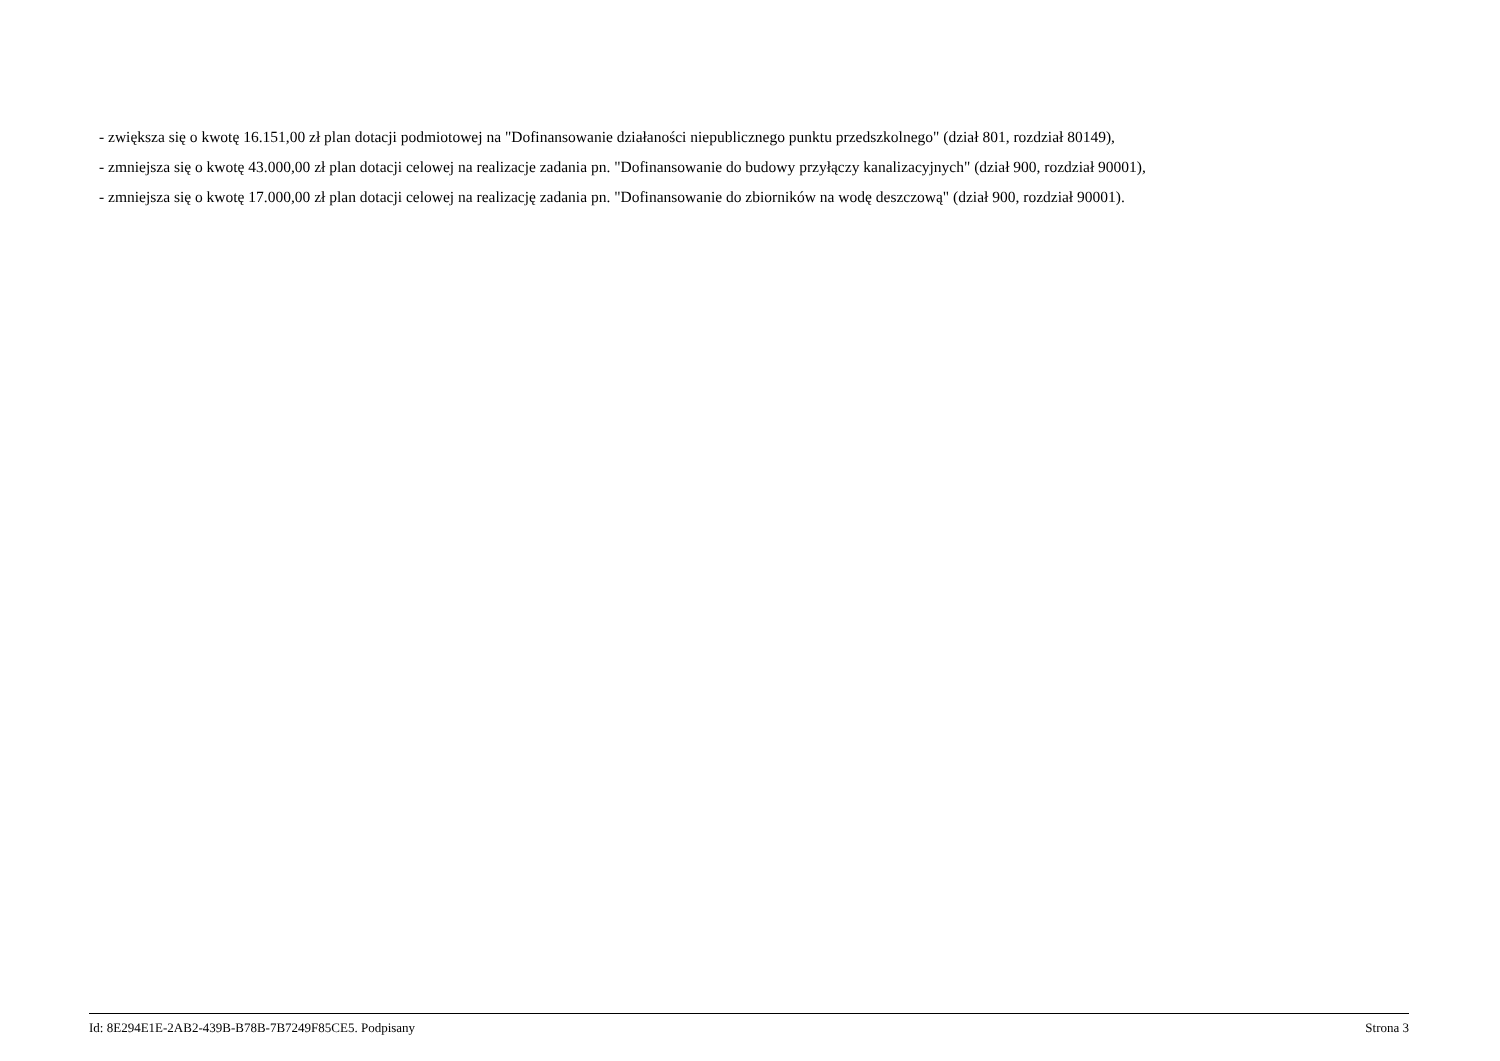- zwiększa się o kwotę 16.151,00 zł plan dotacji podmiotowej na "Dofinansowanie działaności niepublicznego punktu przedszkolnego" (dział 801, rozdział 80149),
- zmniejsza się o kwotę 43.000,00 zł plan dotacji celowej na realizacje zadania pn. "Dofinansowanie do budowy przyłączy kanalizacyjnych" (dział 900, rozdział 90001),
- zmniejsza się o kwotę 17.000,00 zł plan dotacji celowej na realizację zadania pn. "Dofinansowanie do zbiorników na wodę deszczową" (dział 900, rozdział 90001).
Id: 8E294E1E-2AB2-439B-B78B-7B7249F85CE5. Podpisany Strona 3